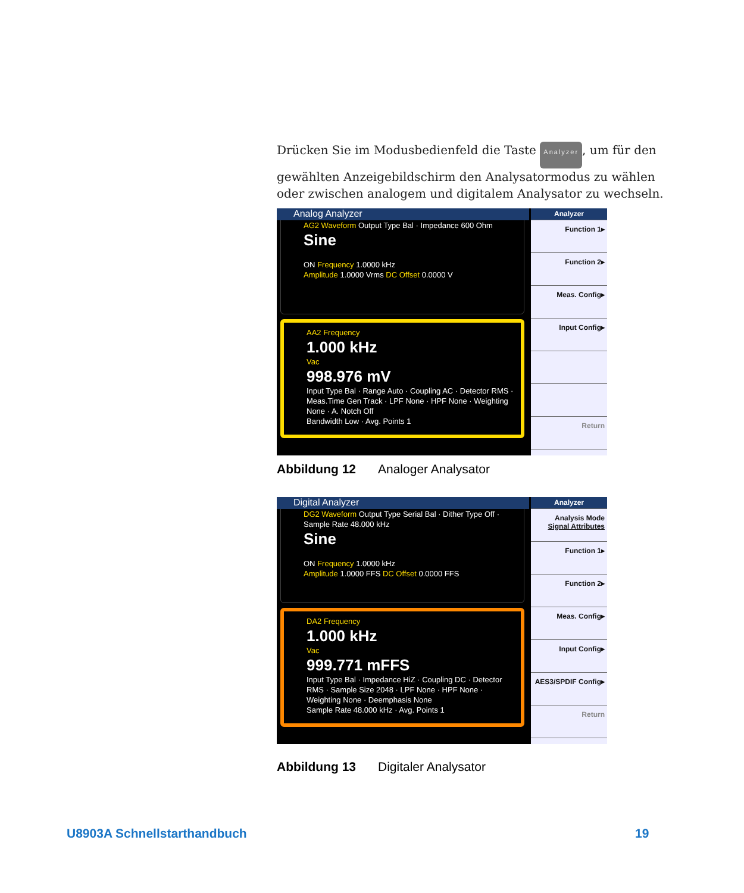Drücken Sie im Modusbedienfeld die Taste Analyzer, um für den gewählten Anzeigebildschirm den Analysatormodus zu wählen oder zwischen analogem und digitalem Analysator zu wechseln.
Analog Analyzer
Analyzer
Function 1▸
Function 2▸
Meas. Config▸
Input Config▸
Return
AG2 Waveform Output Type Bal · Impedance 600 Ohm
Sine
ON Frequency 1.0000 kHz
Amplitude 1.0000 Vrms DC Offset 0.0000 V
AA2 Frequency
1.000 kHz
Vac
998.976 mV
Input Type Bal · Range Auto · Coupling AC · Detector RMS · Meas.Time Gen Track · LPF None · HPF None · Weighting None · A. Notch Off
Bandwidth Low · Avg. Points 1
Abbildung 12 Analoger Analysator
Digital Analyzer
Analyzer
Analysis Mode
Signal Attributes
Function 1▸
Function 2▸
Meas. Config▸
Input Config▸
AES3/SPDIF Config▸
Return
DG2 Waveform Output Type Serial Bal · Dither Type Off · Sample Rate 48.000 kHz
Sine
ON Frequency 1.0000 kHz
Amplitude 1.0000 FFS DC Offset 0.0000 FFS
DA2 Frequency
1.000 kHz
Vac
999.771 mFFS
Input Type Bal · Impedance HiZ · Coupling DC · Detector RMS · Sample Size 2048 · LPF None · HPF None · Weighting None · Deemphasis None
Sample Rate 48.000 kHz · Avg. Points 1
Abbildung 13 Digitaler Analysator
U8903A Schnellstarthandbuch 19